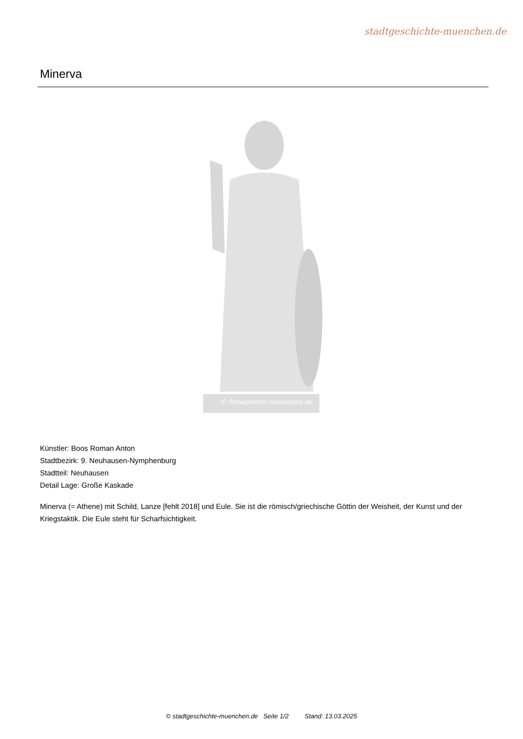stadtgeschichte-muenchen.de
Minerva
© fotoagentur-muenchen.de
Künstler: Boos Roman Anton
Stadtbezirk: 9. Neuhausen-Nymphenburg
Stadtteil: Neuhausen
Detail Lage: Große Kaskade
Minerva (= Athene) mit Schild, Lanze [fehlt 2018] und Eule. Sie ist die römisch/griechische Göttin der Weisheit, der Kunst und der Kriegstaktik. Die Eule steht für Scharfsichtigkeit.
© stadtgeschichte-muenchen.de Seite 1/2 Stand: 13.03.2025